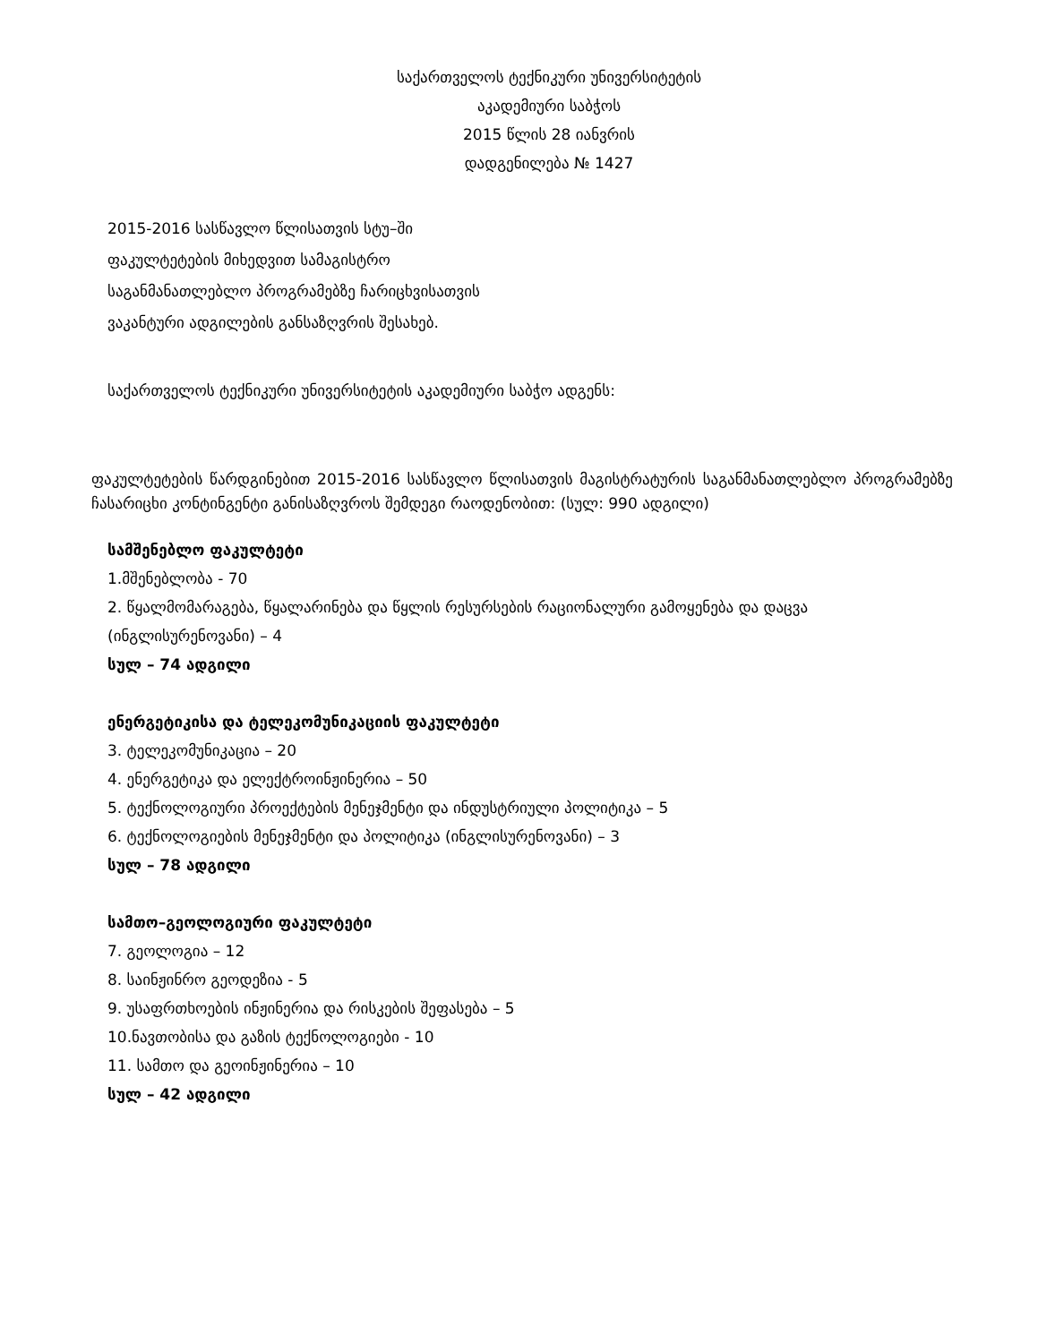საქართველოს ტექნიკური უნივერსიტეტის
აკადემიური საბჭოს
2015 წლის 28 იანვრის
დადგენილება № 1427
2015-2016 სასწავლო წლისათვის სტუ–ში
ფაკულტეტების მიხედვით სამაგისტრო
საგანმანათლებლო პროგრამებზე ჩარიცხვისათვის
ვაკანტური ადგილების განსაზღვრის შესახებ.
საქართველოს ტექნიკური უნივერსიტეტის აკადემიური საბჭო ადგენს:
ფაკულტეტების წარდგინებით 2015-2016 სასწავლო წლისათვის მაგისტრატურის საგანმანათლებლო პროგრამებზე ჩასარიცხი კონტინგენტი განისაზღვროს შემდეგი რაოდენობით: (სულ: 990 ადგილი)
სამშენებლო ფაკულტეტი
1.მშენებლობა - 70
2. წყალმომარაგება, წყალარინება და წყლის რესურსების რაციონალური გამოყენება და დაცვა (ინგლისურენოვანი) – 4
სულ – 74 ადგილი
ენერგეტიკისა და ტელეკომუნიკაციის ფაკულტეტი
3. ტელეკომუნიკაცია – 20
4. ენერგეტიკა და ელექტროინჟინერია – 50
5. ტექნოლოგიური პროექტების მენეჯმენტი და ინდუსტრიული პოლიტიკა – 5
6. ტექნოლოგიების მენეჯმენტი და პოლიტიკა (ინგლისურენოვანი) – 3
სულ – 78 ადგილი
სამთო–გეოლოგიური ფაკულტეტი
7. გეოლოგია – 12
8. საინჟინრო გეოდეზია - 5
9. უსაფრთხოების ინჟინერია და რისკების შეფასება – 5
10.ნავთობისა და გაზის ტექნოლოგიები - 10
11. სამთო და გეოინჟინერია – 10
სულ – 42 ადგილი